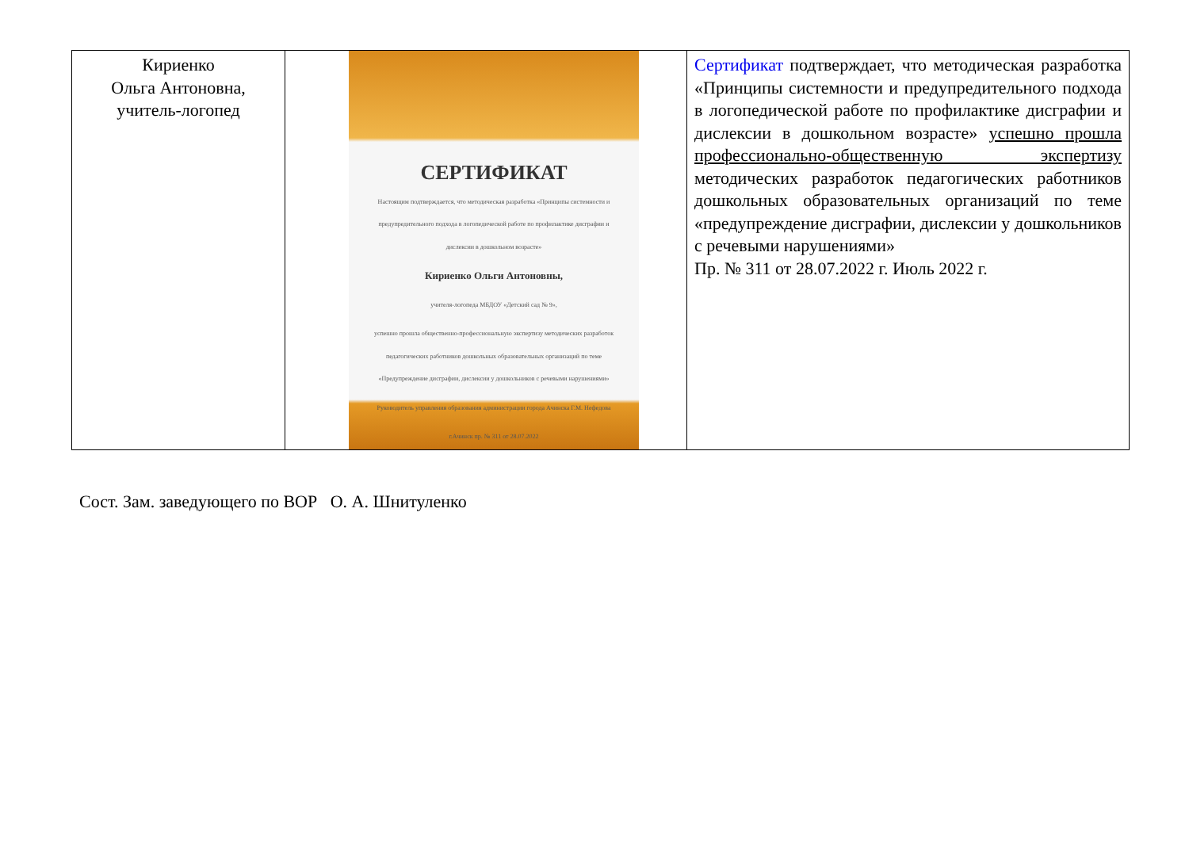| Кириенко Ольга Антоновна, учитель-логопед | СЕРТИФИКАТ Настоящим подтверждается, что методическая разработка «Принципы системности и предупредительного подхода в логопедической работе по профилактике дисграфии и дислексии в дошкольном возрасте» Кириенко Ольги Антоновны, учителя-логопеда МБДОУ «Детский сад № 9», успешно прошла общественно-профессиональную экспертизу методических разработок педагогических работников дошкольных образовательных организаций по теме «Предупреждение дисграфии, дислексии у дошкольников с речевыми нарушениями» Руководитель управления образования администрации города Ачинска Г.М. Нефедова г.Ачинск пр. № 311 от 28.07.2022 | Сертификат подтверждает, что методическая разработка «Принципы системности и предупредительного подхода в логопедической работе по профилактике дисграфии и дислексии в дошкольном возрасте» успешно прошла профессионально-общественную экспертизу методических разработок педагогических работников дошкольных образовательных организаций по теме «предупреждение дисграфии, дислексии у дошкольников с речевыми нарушениями» Пр. № 311 от 28.07.2022 г. Июль 2022 г. |
Сост. Зам. заведующего по ВОР О. А. Шнитуленко